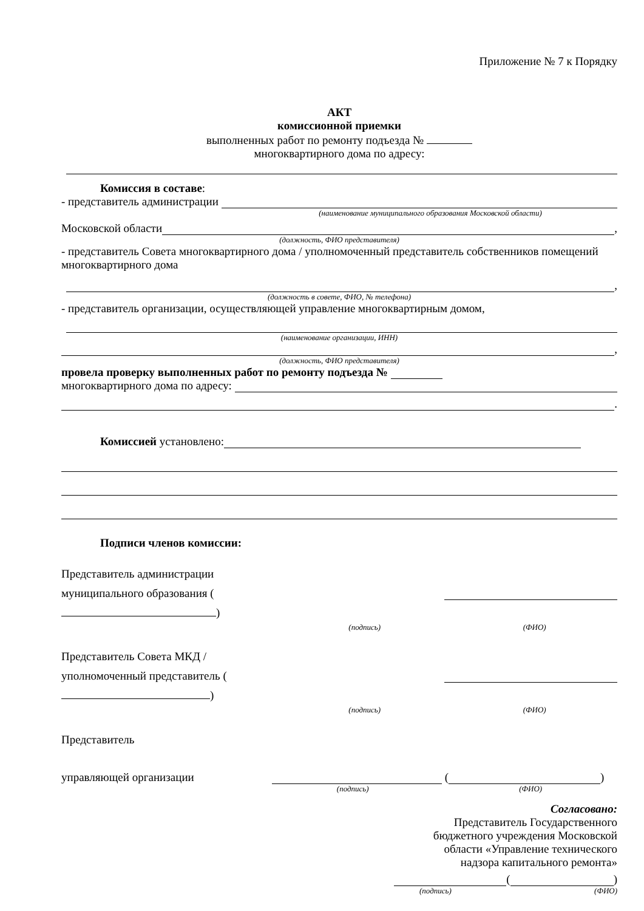Приложение № 7 к Порядку
АКТ
комиссионной приемки
выполненных работ по ремонту подъезда №
многоквартирного дома по адресу:
Комиссия в составе:
- представитель администрации
(наименование муниципального образования Московской области)
Московской области ,
(должность, ФИО представителя)
- представитель Совета многоквартирного дома / уполномоченный представитель собственников помещений многоквартирного дома
,
(должность в совете, ФИО, № телефона)
- представитель организации, осуществляющей управление многоквартирным домом,
(наименование организации, ИНН)
,
(должность, ФИО представителя)
провела проверку выполненных работ по ремонту подъезда №
многоквартирного дома по адресу:
.
Комиссией установлено:
Подписи членов комиссии:
Представитель администрации муниципального образования (
)
(подпись) (ФИО)
Представитель Совета МКД / уполномоченный представитель ( )
(подпись) (ФИО)
Представитель
управляющей организации ( )
(подпись) (ФИО)
Согласовано:
Представитель Государственного
бюджетного учреждения Московской
области «Управление технического
надзора капитального ремонта»
( )
(подпись) (ФИО)